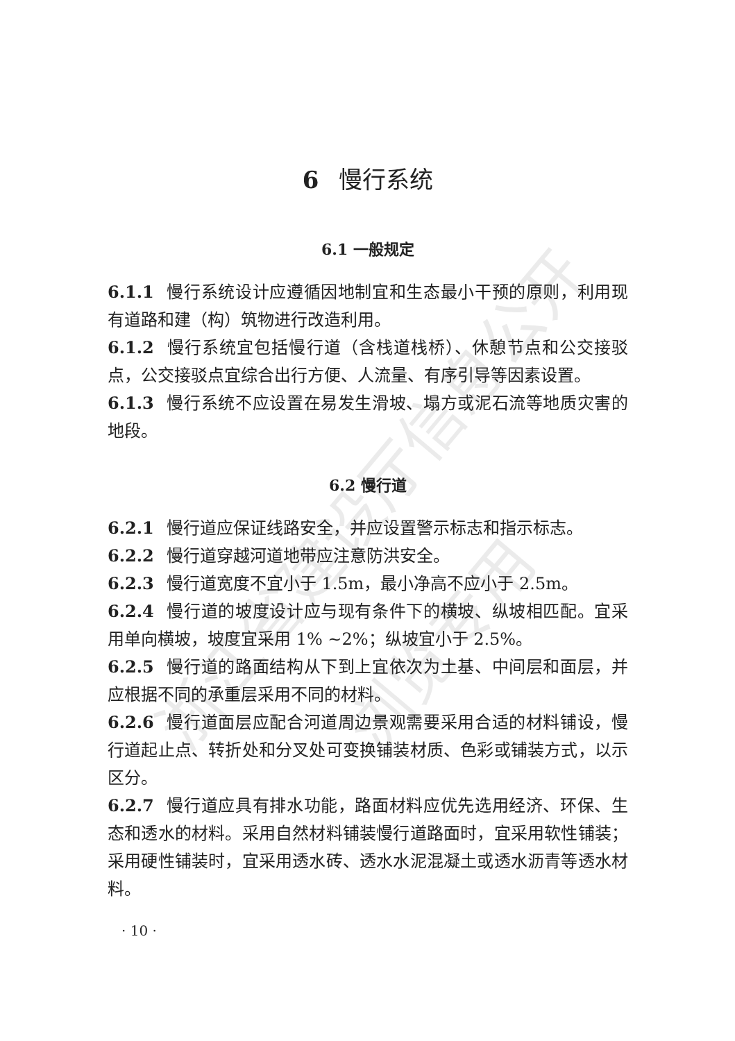浙江省建设厅信息公开
浏览专用
6 慢行系统
6.1 一般规定
6.1.1 慢行系统设计应遵循因地制宜和生态最小干预的原则，利用现有道路和建（构）筑物进行改造利用。
6.1.2 慢行系统宜包括慢行道（含栈道栈桥）、休憩节点和公交接驳点，公交接驳点宜综合出行方便、人流量、有序引导等因素设置。
6.1.3 慢行系统不应设置在易发生滑坡、塌方或泥石流等地质灾害的地段。
6.2 慢行道
6.2.1 慢行道应保证线路安全，并应设置警示标志和指示标志。
6.2.2 慢行道穿越河道地带应注意防洪安全。
6.2.3 慢行道宽度不宜小于 1.5m，最小净高不应小于 2.5m。
6.2.4 慢行道的坡度设计应与现有条件下的横坡、纵坡相匹配。宜采用单向横坡，坡度宜采用 1% ~2%；纵坡宜小于 2.5%。
6.2.5 慢行道的路面结构从下到上宜依次为土基、中间层和面层，并应根据不同的承重层采用不同的材料。
6.2.6 慢行道面层应配合河道周边景观需要采用合适的材料铺设，慢行道起止点、转折处和分叉处可变换铺装材质、色彩或铺装方式，以示区分。
6.2.7 慢行道应具有排水功能，路面材料应优先选用经济、环保、生态和透水的材料。采用自然材料铺装慢行道路面时，宜采用软性铺装；采用硬性铺装时，宜采用透水砖、透水水泥混凝土或透水沥青等透水材料。
· 10 ·